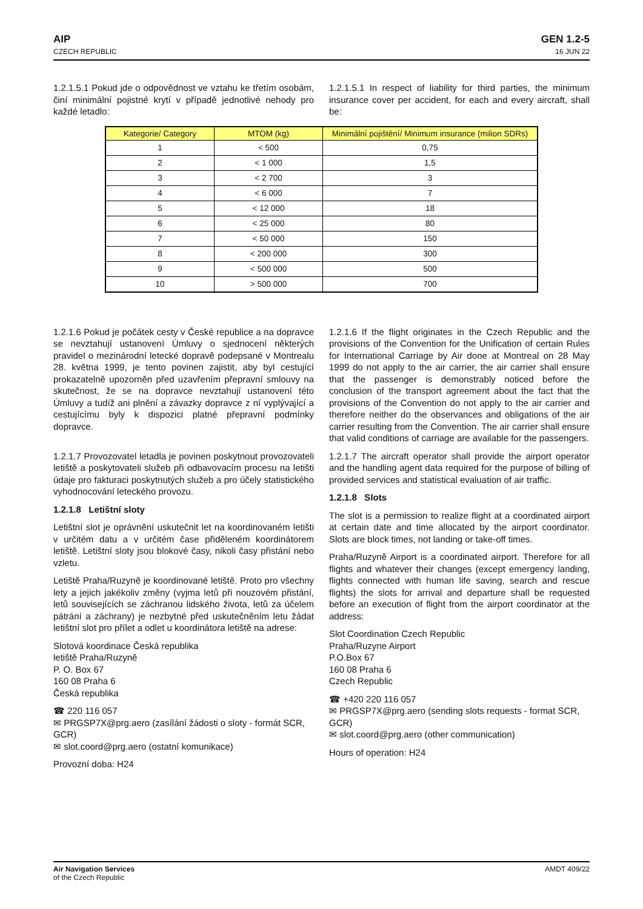AIP
CZECH REPUBLIC
GEN 1.2-5
16 JUN 22
1.2.1.5.1 Pokud jde o odpovědnost ve vztahu ke třetím osobám, činí minimální pojistné krytí v případě jednotlivé nehody pro každé letadlo:
1.2.1.5.1 In respect of liability for third parties, the minimum insurance cover per accident, for each and every aircraft, shall be:
| Kategorie/ Category | MTOM (kg) | Minimální pojištění/ Minimum insurance (milion SDRs) |
| --- | --- | --- |
| 1 | < 500 | 0,75 |
| 2 | < 1 000 | 1,5 |
| 3 | < 2 700 | 3 |
| 4 | < 6 000 | 7 |
| 5 | < 12 000 | 18 |
| 6 | < 25 000 | 80 |
| 7 | < 50 000 | 150 |
| 8 | < 200 000 | 300 |
| 9 | < 500 000 | 500 |
| 10 | > 500 000 | 700 |
1.2.1.6 Pokud je počátek cesty v České republice a na dopravce se nevztahují ustanovení Úmluvy o sjednocení některých pravidel o mezinárodní letecké dopravě podepsané v Montrealu 28. května 1999, je tento povinen zajistit, aby byl cestující prokazatelně upozorněn před uzavřením přepravní smlouvy na skutečnost, že se na dopravce nevztahují ustanovení této Úmluvy a tudíž ani plnění a závazky dopravce z ní vyplývající a cestujícímu byly k dispozici platné přepravní podmínky dopravce.
1.2.1.6 If the flight originates in the Czech Republic and the provisions of the Convention for the Unification of certain Rules for International Carriage by Air done at Montreal on 28 May 1999 do not apply to the air carrier, the air carrier shall ensure that the passenger is demonstrably noticed before the conclusion of the transport agreement about the fact that the provisions of the Convention do not apply to the air carrier and therefore neither do the observances and obligations of the air carrier resulting from the Convention. The air carrier shall ensure that valid conditions of carriage are available for the passengers.
1.2.1.7 Provozovatel letadla je povinen poskytnout provozovateli letiště a poskytovateli služeb při odbavovacím procesu na letišti údaje pro fakturaci poskytnutých služeb a pro účely statistického vyhodnocování leteckého provozu.
1.2.1.8 Letištní sloty
Letištní slot je oprávnění uskutečnit let na koordinovaném letišti v určitém datu a v určitém čase přiděleném koordinátorem letiště. Letištní sloty jsou blokové časy, nikoli časy přistání nebo vzletu.
Letiště Praha/Ruzyně je koordinované letiště. Proto pro všechny lety a jejich jakékoliv změny (vyjma letů při nouzovém přistání, letů souvisejících se záchranou lidského života, letů za účelem pátrání a záchrany) je nezbytné před uskutečněním letu žádat letištní slot pro přílet a odlet u koordinátora letiště na adrese:
Slotová koordinace Česká republika
letiště Praha/Ruzyně
P. O. Box 67
160 08 Praha 6
Česká republika
☎ 220 116 057
✉ PRGSP7X@prg.aero (zasílání žádosti o sloty - formát SCR, GCR)
✉ slot.coord@prg.aero (ostatní komunikace)
Provozní doba: H24
1.2.1.7 The aircraft operator shall provide the airport operator and the handling agent data required for the purpose of billing of provided services and statistical evaluation of air traffic.
1.2.1.8 Slots
The slot is a permission to realize flight at a coordinated airport at certain date and time allocated by the airport coordinator. Slots are block times, not landing or take-off times.
Praha/Ruzyně Airport is a coordinated airport. Therefore for all flights and whatever their changes (except emergency landing, flights connected with human life saving, search and rescue flights) the slots for arrival and departure shall be requested before an execution of flight from the airport coordinator at the address:
Slot Coordination Czech Republic
Praha/Ruzyne Airport
P.O.Box 67
160 08 Praha 6
Czech Republic
☎ +420 220 116 057
✉ PRGSP7X@prg.aero (sending slots requests - format SCR, GCR)
✉ slot.coord@prg.aero (other communication)
Hours of operation: H24
Air Navigation Services
of the Czech Republic
AMDT 409/22